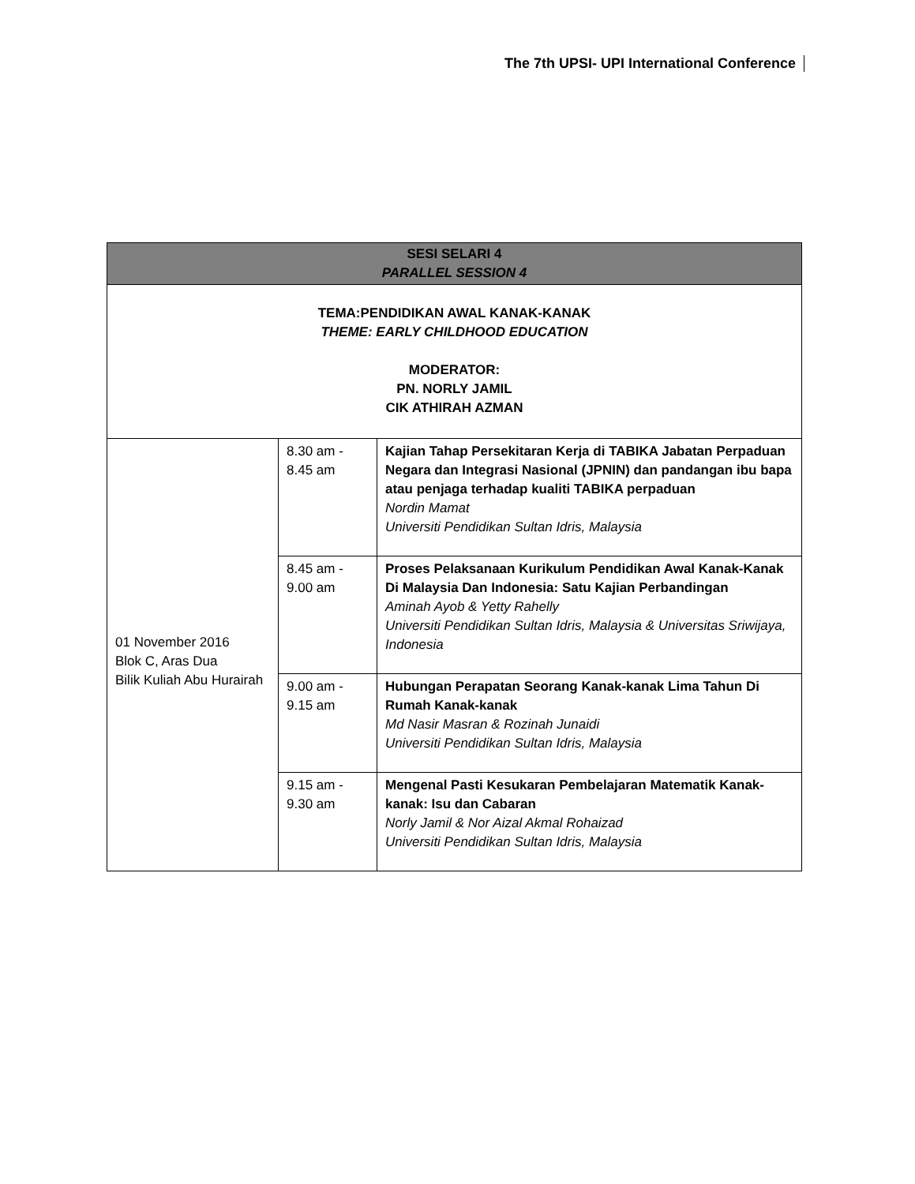The 7th UPSI- UPI International Conference
| SESI SELARI 4 PARALLEL SESSION 4 | | |
| --- | --- | --- |
| TEMA:PENDIDIKAN AWAL KANAK-KANAK THEME: EARLY CHILDHOOD EDUCATION MODERATOR: PN. NORLY JAMIL CIK ATHIRAH AZMAN | | |
| 01 November 2016 Blok C, Aras Dua Bilik Kuliah Abu Hurairah | 8.30 am - 8.45 am | Kajian Tahap Persekitaran Kerja di TABIKA Jabatan Perpaduan Negara dan Integrasi Nasional (JPNIN) dan pandangan ibu bapa atau penjaga terhadap kualiti TABIKA perpaduan Nordin Mamat Universiti Pendidikan Sultan Idris, Malaysia |
| | 8.45 am - 9.00 am | Proses Pelaksanaan Kurikulum Pendidikan Awal Kanak-Kanak Di Malaysia Dan Indonesia: Satu Kajian Perbandingan Aminah Ayob & Yetty Rahelly Universiti Pendidikan Sultan Idris, Malaysia & Universitas Sriwijaya, Indonesia |
| | 9.00 am - 9.15 am | Hubungan Perapatan Seorang Kanak-kanak Lima Tahun Di Rumah Kanak-kanak Md Nasir Masran & Rozinah Junaidi Universiti Pendidikan Sultan Idris, Malaysia |
| | 9.15 am - 9.30 am | Mengenal Pasti Kesukaran Pembelajaran Matematik Kanak-kanak: Isu dan Cabaran Norly Jamil & Nor Aizal Akmal Rohaizad Universiti Pendidikan Sultan Idris, Malaysia |